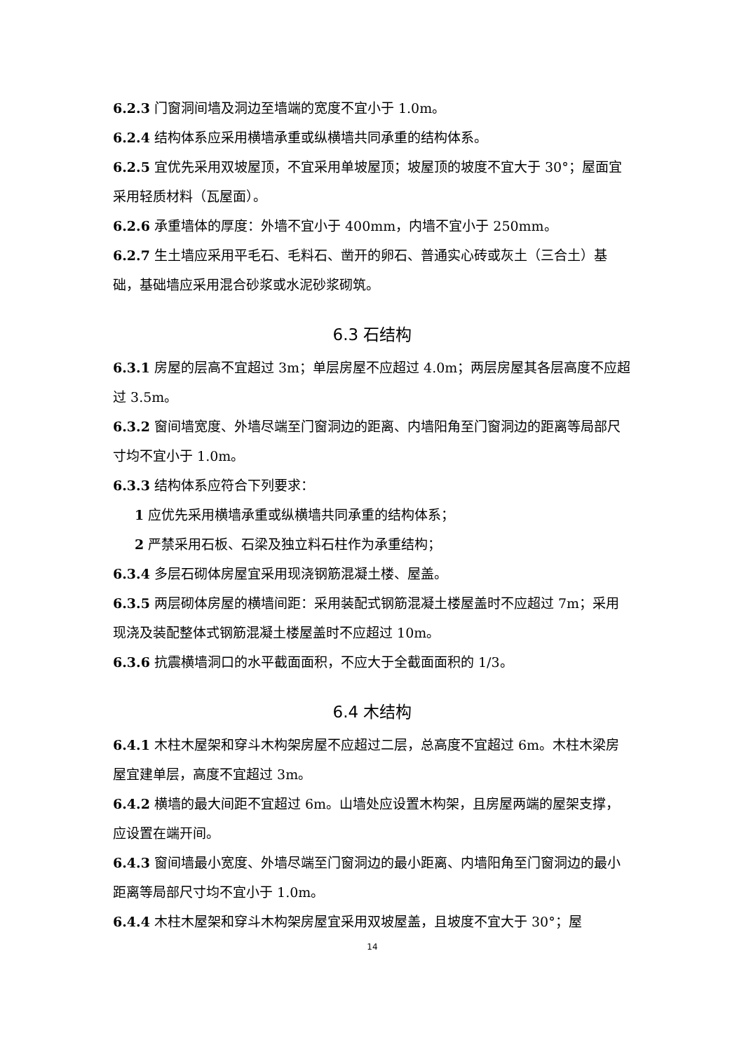6.2.3 门窗洞间墙及洞边至墙端的宽度不宜小于 1.0m。
6.2.4 结构体系应采用横墙承重或纵横墙共同承重的结构体系。
6.2.5 宜优先采用双坡屋顶，不宜采用单坡屋顶；坡屋顶的坡度不宜大于 30°；屋面宜采用轻质材料（瓦屋面）。
6.2.6 承重墙体的厚度：外墙不宜小于 400mm，内墙不宜小于 250mm。
6.2.7 生土墙应采用平毛石、毛料石、凿开的卵石、普通实心砖或灰土（三合土）基础，基础墙应采用混合砂浆或水泥砂浆砌筑。
6.3 石结构
6.3.1 房屋的层高不宜超过 3m；单层房屋不应超过 4.0m；两层房屋其各层高度不应超过 3.5m。
6.3.2 窗间墙宽度、外墙尽端至门窗洞边的距离、内墙阳角至门窗洞边的距离等局部尺寸均不宜小于 1.0m。
6.3.3 结构体系应符合下列要求：
1 应优先采用横墙承重或纵横墙共同承重的结构体系；
2 严禁采用石板、石梁及独立料石柱作为承重结构；
6.3.4 多层石砌体房屋宜采用现浇钢筋混凝土楼、屋盖。
6.3.5 两层砌体房屋的横墙间距：采用装配式钢筋混凝土楼屋盖时不应超过 7m；采用现浇及装配整体式钢筋混凝土楼屋盖时不应超过 10m。
6.3.6 抗震横墙洞口的水平截面面积，不应大于全截面面积的 1/3。
6.4 木结构
6.4.1 木柱木屋架和穿斗木构架房屋不应超过二层，总高度不宜超过 6m。木柱木梁房屋宜建单层，高度不宜超过 3m。
6.4.2 横墙的最大间距不宜超过 6m。山墙处应设置木构架，且房屋两端的屋架支撑，应设置在端开间。
6.4.3 窗间墙最小宽度、外墙尽端至门窗洞边的最小距离、内墙阳角至门窗洞边的最小距离等局部尺寸均不宜小于 1.0m。
6.4.4 木柱木屋架和穿斗木构架房屋宜采用双坡屋盖，且坡度不宜大于 30°；屋
14